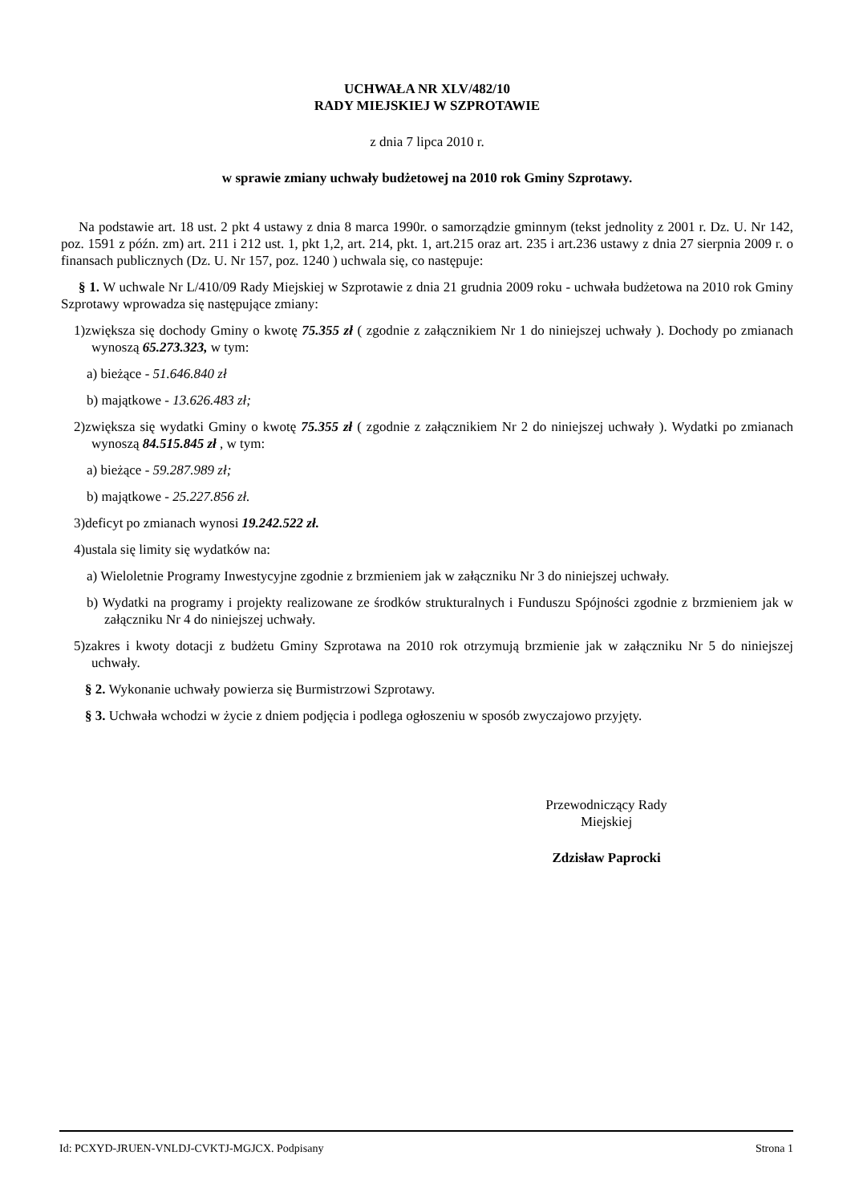UCHWAŁA NR XLV/482/10
RADY MIEJSKIEJ W SZPROTAWIE
z dnia 7 lipca 2010 r.
w sprawie zmiany uchwały budżetowej na 2010 rok Gminy Szprotawy.
Na podstawie art. 18 ust. 2 pkt 4 ustawy z dnia 8 marca 1990r. o samorządzie gminnym (tekst jednolity z 2001 r. Dz. U. Nr 142, poz. 1591 z późn. zm) art. 211 i 212 ust. 1, pkt 1,2, art. 214, pkt. 1, art.215 oraz art. 235 i art.236 ustawy z dnia 27 sierpnia 2009 r. o finansach publicznych (Dz. U. Nr 157, poz. 1240 ) uchwala się, co następuje:
§ 1. W uchwale Nr L/410/09 Rady Miejskiej w Szprotawie z dnia 21 grudnia 2009 roku - uchwała budżetowa na 2010 rok Gminy Szprotawy wprowadza się następujące zmiany:
1)zwiększa się dochody Gminy o kwotę 75.355 zł ( zgodnie z załącznikiem Nr 1 do niniejszej uchwały ). Dochody po zmianach wynoszą 65.273.323, w tym:
a) bieżące - 51.646.840 zł
b) majątkowe - 13.626.483 zł;
2)zwiększa się wydatki Gminy o kwotę 75.355 zł ( zgodnie z załącznikiem Nr 2 do niniejszej uchwały ). Wydatki po zmianach wynoszą 84.515.845 zł , w tym:
a) bieżące - 59.287.989 zł;
b) majątkowe - 25.227.856 zł.
3)deficyt po zmianach wynosi 19.242.522 zł.
4)ustala się limity się wydatków na:
a) Wieloletnie Programy Inwestycyjne zgodnie z brzmieniem jak w załączniku Nr 3 do niniejszej uchwały.
b) Wydatki na programy i projekty realizowane ze środków strukturalnych i Funduszu Spójności zgodnie z brzmieniem jak w załączniku Nr 4 do niniejszej uchwały.
5)zakres i kwoty dotacji z budżetu Gminy Szprotawa na 2010 rok otrzymują brzmienie jak w załączniku Nr 5 do niniejszej uchwały.
§ 2. Wykonanie uchwały powierza się Burmistrzowi Szprotawy.
§ 3. Uchwała wchodzi w życie z dniem podjęcia i podlega ogłoszeniu w sposób zwyczajowo przyjęty.
Przewodniczący Rady
Miejskiej
Zdzisław Paprocki
Id: PCXYD-JRUEN-VNLDJ-CVKTJ-MGJCX. Podpisany Strona 1